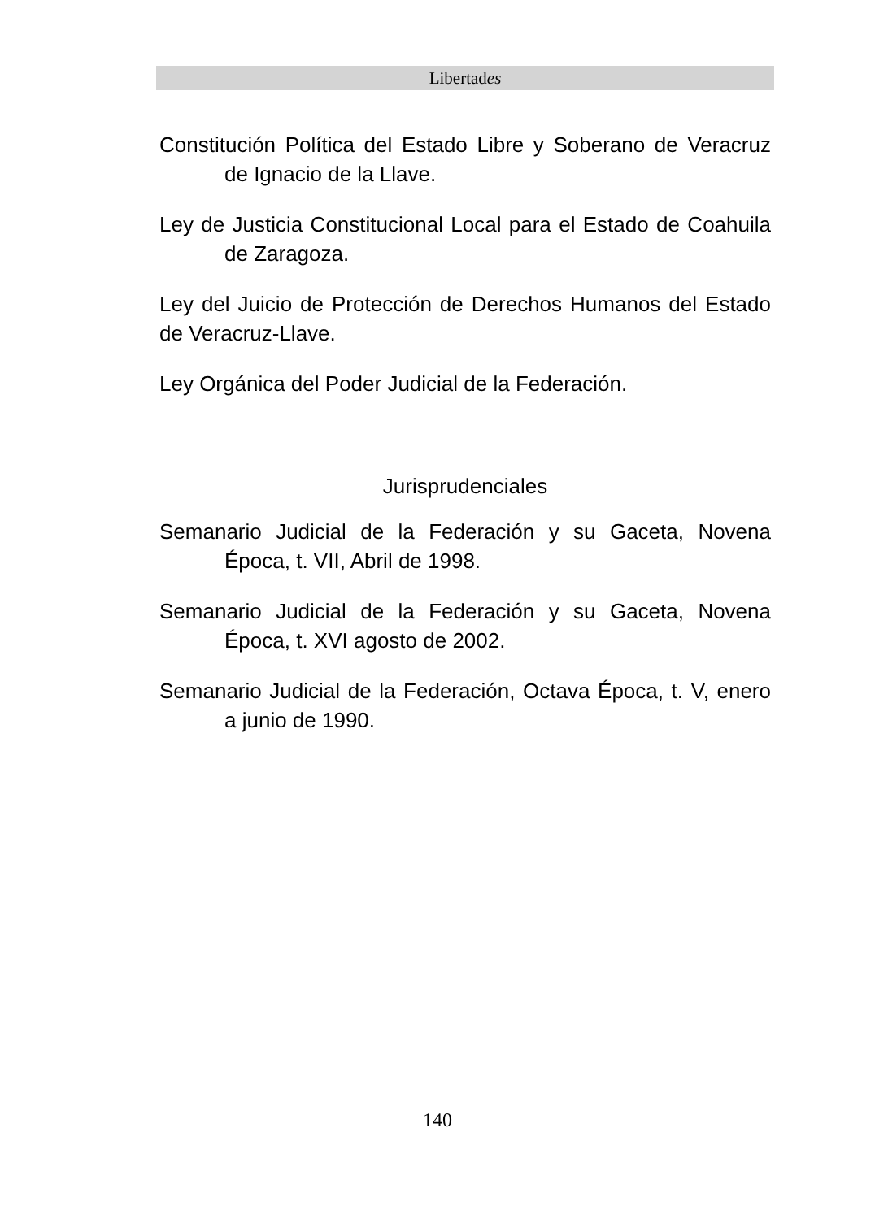Libertades
Constitución Política del Estado Libre y Soberano de Veracruz de Ignacio de la Llave.
Ley de Justicia Constitucional Local para el Estado de Coahuila de Zaragoza.
Ley del Juicio de Protección de Derechos Humanos del Estado de Veracruz-Llave.
Ley Orgánica del Poder Judicial de la Federación.
Jurisprudenciales
Semanario Judicial de la Federación y su Gaceta, Novena Época, t. VII, Abril de 1998.
Semanario Judicial de la Federación y su Gaceta, Novena Época, t. XVI agosto de 2002.
Semanario Judicial de la Federación, Octava Época, t. V, enero a junio de 1990.
140